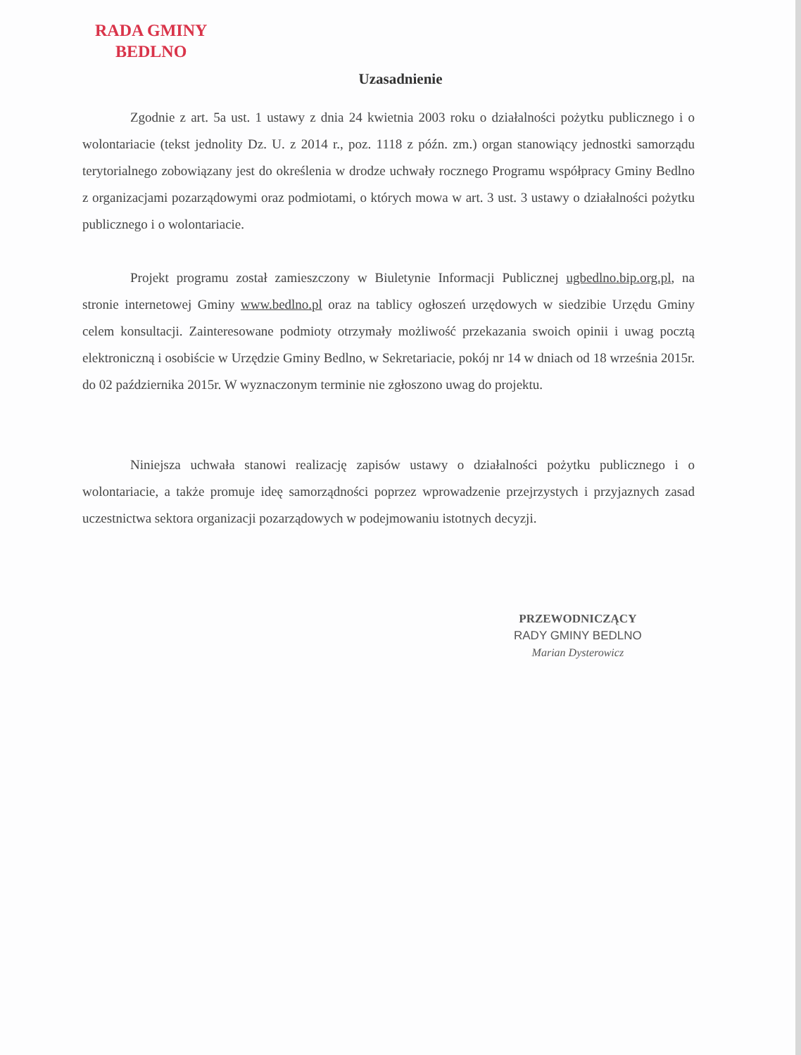RADA GMINY
BEDLNO
Uzasadnienie
Zgodnie z art. 5a ust. 1 ustawy z dnia 24 kwietnia 2003 roku o działalności pożytku publicznego i o wolontariacie (tekst jednolity Dz. U. z 2014 r., poz. 1118 z późn. zm.) organ stanowiący jednostki samorządu terytorialnego zobowiązany jest do określenia w drodze uchwały rocznego Programu współpracy Gminy Bedlno z organizacjami pozarządowymi oraz podmiotami, o których mowa w art. 3 ust. 3 ustawy o działalności pożytku publicznego i o wolontariacie.
Projekt programu został zamieszczony w Biuletynie Informacji Publicznej ugbedlno.bip.org.pl, na stronie internetowej Gminy www.bedlno.pl oraz na tablicy ogłoszeń urzędowych w siedzibie Urzędu Gminy celem konsultacji. Zainteresowane podmioty otrzymały możliwość przekazania swoich opinii i uwag pocztą elektroniczną i osobiście w Urzędzie Gminy Bedlno, w Sekretariacie, pokój nr 14 w dniach od 18 września 2015r. do 02 października 2015r. W wyznaczonym terminie nie zgłoszono uwag do projektu.
Niniejsza uchwała stanowi realizację zapisów ustawy o działalności pożytku publicznego i o wolontariacie, a także promuje ideę samorządności poprzez wprowadzenie przejrzystych i przyjaznych zasad uczestnictwa sektora organizacji pozarządowych w podejmowaniu istotnych decyzji.
PRZEWODNICZĄCY
RADY GMINY BEDLNO
Marian Dysterowicz